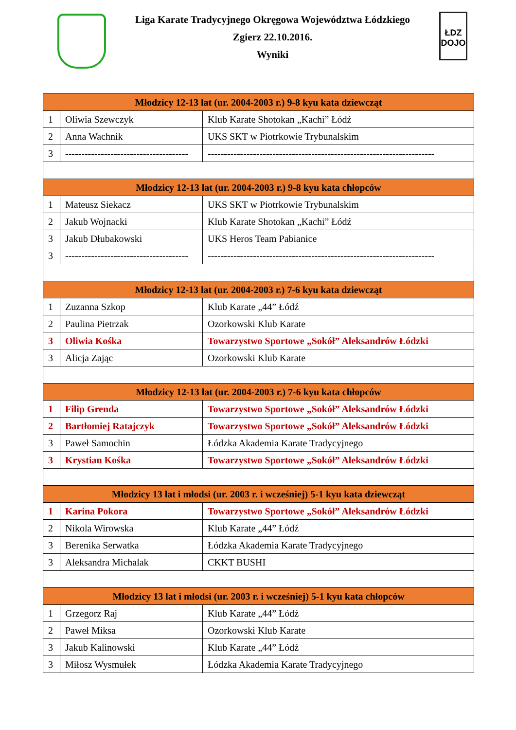Liga Karate Tradycyjnego Okręgowa Województwa Łódzkiego
Zgierz 22.10.2016.
Wyniki
ŁDZ DOJO
| Młodzicy 12-13 lat (ur. 2004-2003 r.) 9-8 kyu kata dziewcząt | | |
| --- | --- | --- |
| 1 | Oliwia Szewczyk | Klub Karate Shotokan „Kachi” Łódź |
| 2 | Anna Wachnik | UKS SKT w Piotrkowie Trybunalskim |
| 3 | -------------------------------------- | ---------------------------------------------------------------------- |
| Młodzicy 12-13 lat (ur. 2004-2003 r.) 9-8 kyu kata chłopców | | |
| 1 | Mateusz Siekacz | UKS SKT w Piotrkowie Trybunalskim |
| 2 | Jakub Wojnacki | Klub Karate Shotokan „Kachi” Łódź |
| 3 | Jakub Dłubakowski | UKS Heros Team Pabianice |
| 3 | -------------------------------------- | ---------------------------------------------------------------------- |
| Młodzicy 12-13 lat (ur. 2004-2003 r.) 7-6 kyu kata dziewcząt | | |
| 1 | Zuzanna Szkop | Klub Karate „44” Łódź |
| 2 | Paulina Pietrzak | Ozorkowski Klub Karate |
| 3 | Oliwia Kośka | Towarzystwo Sportowe „Sokół” Aleksandrów Łódzki |
| 3 | Alicja Zając | Ozorkowski Klub Karate |
| Młodzicy 12-13 lat (ur. 2004-2003 r.) 7-6 kyu kata chłopców | | |
| 1 | Filip Grenda | Towarzystwo Sportowe „Sokół” Aleksandrów Łódzki |
| 2 | Bartłomiej Ratajczyk | Towarzystwo Sportowe „Sokół” Aleksandrów Łódzki |
| 3 | Paweł Samochin | Łódzka Akademia Karate Tradycyjnego |
| 3 | Krystian Kośka | Towarzystwo Sportowe „Sokół” Aleksandrów Łódzki |
| Młodzicy 13 lat i młodsi (ur. 2003 r. i wcześniej) 5-1 kyu kata dziewcząt | | |
| 1 | Karina Pokora | Towarzystwo Sportowe „Sokół” Aleksandrów Łódzki |
| 2 | Nikola Wirowska | Klub Karate „44” Łódź |
| 3 | Berenika Serwatka | Łódzka Akademia Karate Tradycyjnego |
| 3 | Aleksandra Michalak | CKKT BUSHI |
| Młodzicy 13 lat i młodsi (ur. 2003 r. i wcześniej) 5-1 kyu kata chłopców | | |
| 1 | Grzegorz Raj | Klub Karate „44” Łódź |
| 2 | Paweł Miksa | Ozorkowski Klub Karate |
| 3 | Jakub Kalinowski | Klub Karate „44” Łódź |
| 3 | Miłosz Wysmułek | Łódzka Akademia Karate Tradycyjnego |